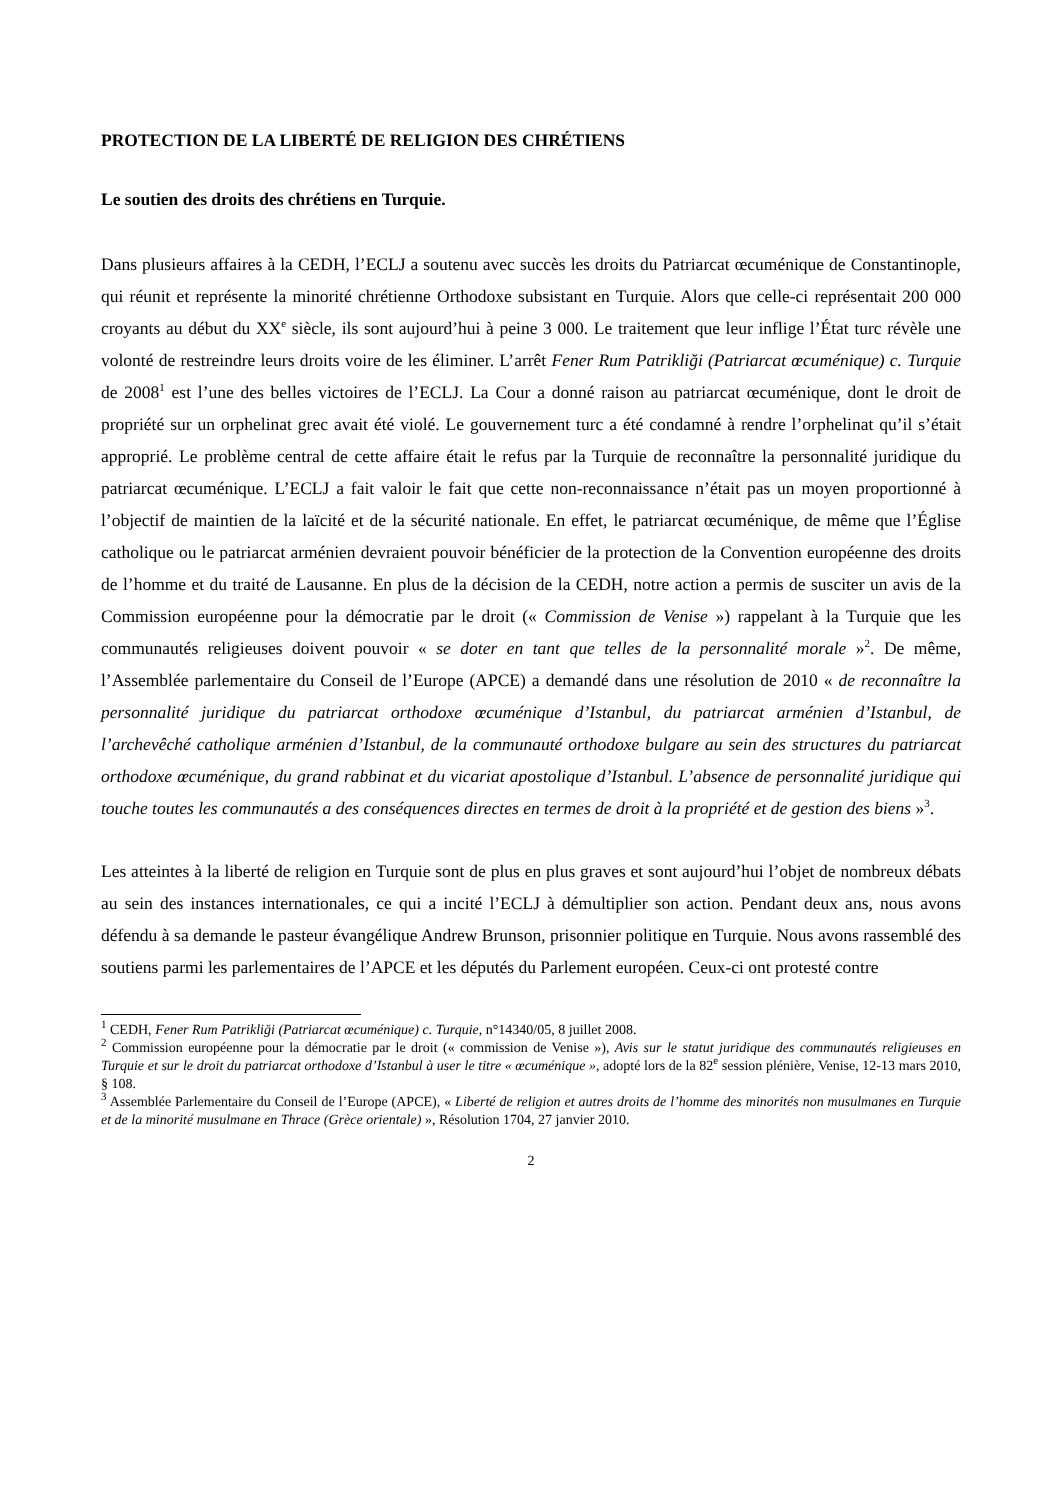PROTECTION DE LA LIBERTÉ DE RELIGION DES CHRÉTIENS
Le soutien des droits des chrétiens en Turquie.
Dans plusieurs affaires à la CEDH, l’ECLJ a soutenu avec succès les droits du Patriarcat œcuménique de Constantinople, qui réunit et représente la minorité chrétienne Orthodoxe subsistant en Turquie. Alors que celle-ci représentait 200 000 croyants au début du XX<sup>e</sup> siècle, ils sont aujourd’hui à peine 3 000. Le traitement que leur inflige l’État turc révèle une volonté de restreindre leurs droits voire de les éliminer. L’arrêt Fener Rum Patrikliği (Patriarcat œcuménique) c. Turquie de 2008<sup>1</sup> est l’une des belles victoires de l’ECLJ. La Cour a donné raison au patriarcat œcuménique, dont le droit de propriété sur un orphelinat grec avait été violé. Le gouvernement turc a été condamné à rendre l’orphelinat qu’il s’était approprié. Le problème central de cette affaire était le refus par la Turquie de reconnaître la personnalité juridique du patriarcat œcuménique. L’ECLJ a fait valoir le fait que cette non-reconnaissance n’était pas un moyen proportionné à l’objectif de maintien de la laïcité et de la sécurité nationale. En effet, le patriarcat œcuménique, de même que l’Église catholique ou le patriarcat arménien devraient pouvoir bénéficier de la protection de la Convention européenne des droits de l’homme et du traité de Lausanne. En plus de la décision de la CEDH, notre action a permis de susciter un avis de la Commission européenne pour la démocratie par le droit (« Commission de Venise ») rappelant à la Turquie que les communautés religieuses doivent pouvoir « se doter en tant que telles de la personnalité morale »<sup>2</sup>. De même, l’Assemblée parlementaire du Conseil de l’Europe (APCE) a demandé dans une résolution de 2010 « de reconnaître la personnalité juridique du patriarcat orthodoxe œcuménique d’Istanbul, du patriarcat arménien d’Istanbul, de l’archevêché catholique arménien d’Istanbul, de la communauté orthodoxe bulgare au sein des structures du patriarcat orthodoxe œcuménique, du grand rabbinat et du vicariat apostolique d’Istanbul. L’absence de personnalité juridique qui touche toutes les communautés a des conséquences directes en termes de droit à la propriété et de gestion des biens »<sup>3</sup>.
Les atteintes à la liberté de religion en Turquie sont de plus en plus graves et sont aujourd’hui l’objet de nombreux débats au sein des instances internationales, ce qui a incité l’ECLJ à démultiplier son action. Pendant deux ans, nous avons défendu à sa demande le pasteur évangélique Andrew Brunson, prisonnier politique en Turquie. Nous avons rassemblé des soutiens parmi les parlementaires de l’APCE et les députés du Parlement européen. Ceux-ci ont protesté contre
<sup>1</sup> CEDH, Fener Rum Patrikliği (Patriarcat œcuménique) c. Turquie, n°14340/05, 8 juillet 2008.
<sup>2</sup> Commission européenne pour la démocratie par le droit (« commission de Venise »), Avis sur le statut juridique des communautés religieuses en Turquie et sur le droit du patriarcat orthodoxe d’Istanbul à user le titre « œcuménique », adopté lors de la 82<sup>e</sup> session plénière, Venise, 12-13 mars 2010, § 108.
<sup>3</sup> Assemblée Parlementaire du Conseil de l’Europe (APCE), « Liberté de religion et autres droits de l’homme des minorités non musulmanes en Turquie et de la minorité musulmane en Thrace (Grèce orientale) », Résolution 1704, 27 janvier 2010.
2